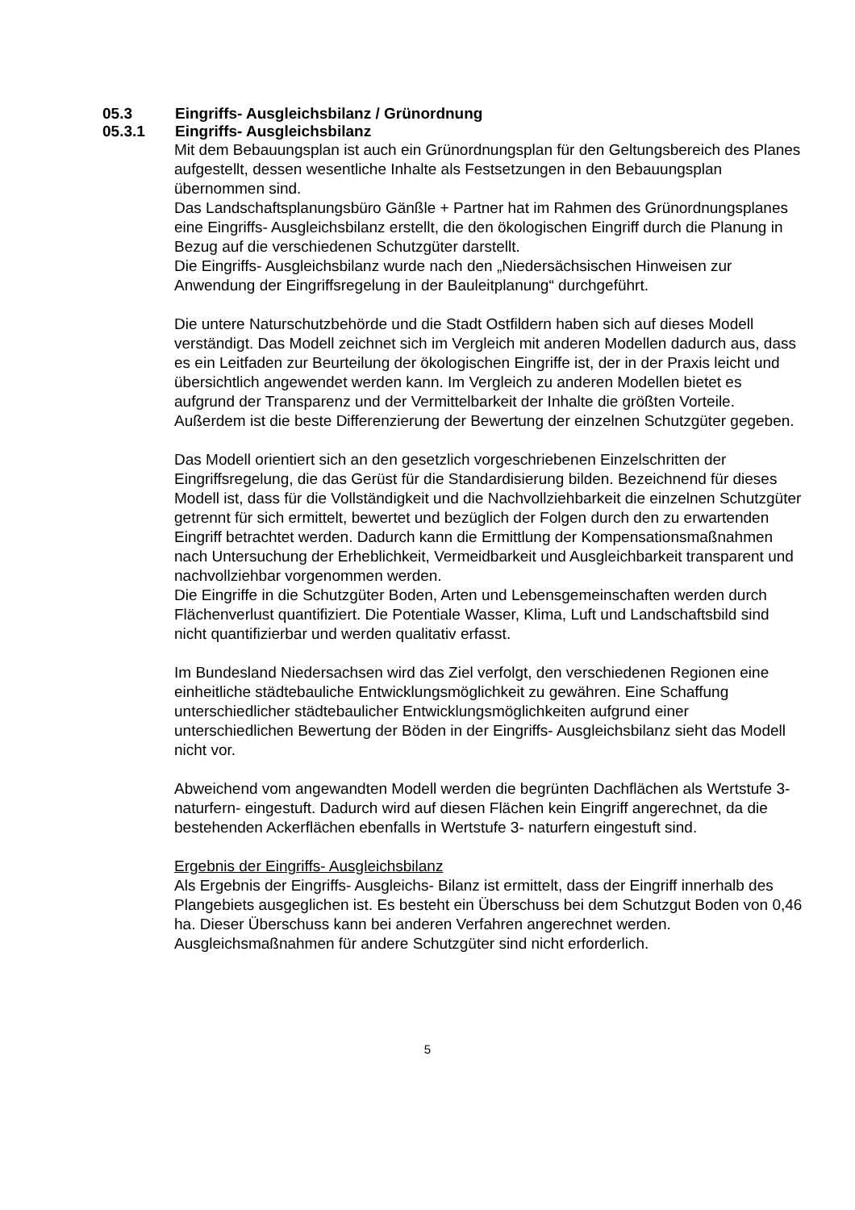05.3 Eingriffs- Ausgleichsbilanz / Grünordnung
05.3.1 Eingriffs- Ausgleichsbilanz
Mit dem Bebauungsplan ist auch ein Grünordnungsplan für den Geltungsbereich des Planes aufgestellt, dessen wesentliche Inhalte als Festsetzungen in den Bebauungsplan übernommen sind.
Das Landschaftsplanungsbüro Gänßle + Partner hat im Rahmen des Grünordnungsplanes eine Eingriffs- Ausgleichsbilanz erstellt, die den ökologischen Eingriff durch die Planung in Bezug auf die verschiedenen Schutzgüter darstellt.
Die Eingriffs- Ausgleichsbilanz wurde nach den „Niedersächsischen Hinweisen zur Anwendung der Eingriffsregelung in der Bauleitplanung“ durchgeführt.
Die untere Naturschutzbehörde und die Stadt Ostfildern haben sich auf dieses Modell verständigt. Das Modell zeichnet sich im Vergleich mit anderen Modellen dadurch aus, dass es ein Leitfaden zur Beurteilung der ökologischen Eingriffe ist, der in der Praxis leicht und übersichtlich angewendet werden kann. Im Vergleich zu anderen Modellen bietet es aufgrund der Transparenz und der Vermittelbarkeit der Inhalte die größten Vorteile. Außerdem ist die beste Differenzierung der Bewertung der einzelnen Schutzgüter gegeben.
Das Modell orientiert sich an den gesetzlich vorgeschriebenen Einzelschritten der Eingriffsregelung, die das Gerüst für die Standardisierung bilden. Bezeichnend für dieses Modell ist, dass für die Vollständigkeit und die Nachvollziehbarkeit die einzelnen Schutzgüter getrennt für sich ermittelt, bewertet und bezüglich der Folgen durch den zu erwartenden Eingriff betrachtet werden. Dadurch kann die Ermittlung der Kompensationsmaßnahmen nach Untersuchung der Erheblichkeit, Vermeidbarkeit und Ausgleichbarkeit transparent und nachvollziehbar vorgenommen werden.
Die Eingriffe in die Schutzgüter Boden, Arten und Lebensgemeinschaften werden durch Flächenverlust quantifiziert. Die Potentiale Wasser, Klima, Luft und Landschaftsbild sind nicht quantifizierbar und werden qualitativ erfasst.
Im Bundesland Niedersachsen wird das Ziel verfolgt, den verschiedenen Regionen eine einheitliche städtebauliche Entwicklungsmöglichkeit zu gewähren. Eine Schaffung unterschiedlicher städtebaulicher Entwicklungsmöglichkeiten aufgrund einer unterschiedlichen Bewertung der Böden in der Eingriffs- Ausgleichsbilanz sieht das Modell nicht vor.
Abweichend vom angewandten Modell werden die begrünten Dachflächen als Wertstufe 3- naturfern- eingestuft. Dadurch wird auf diesen Flächen kein Eingriff angerechnet, da die bestehenden Ackerflächen ebenfalls in Wertstufe 3- naturfern eingestuft sind.
Ergebnis der Eingriffs- Ausgleichsbilanz
Als Ergebnis der Eingriffs- Ausgleichs- Bilanz ist ermittelt, dass der Eingriff innerhalb des Plangebiets ausgeglichen ist. Es besteht ein Überschuss bei dem Schutzgut Boden von 0,46 ha. Dieser Überschuss kann bei anderen Verfahren angerechnet werden. Ausgleichsmaßnahmen für andere Schutzgüter sind nicht erforderlich.
5